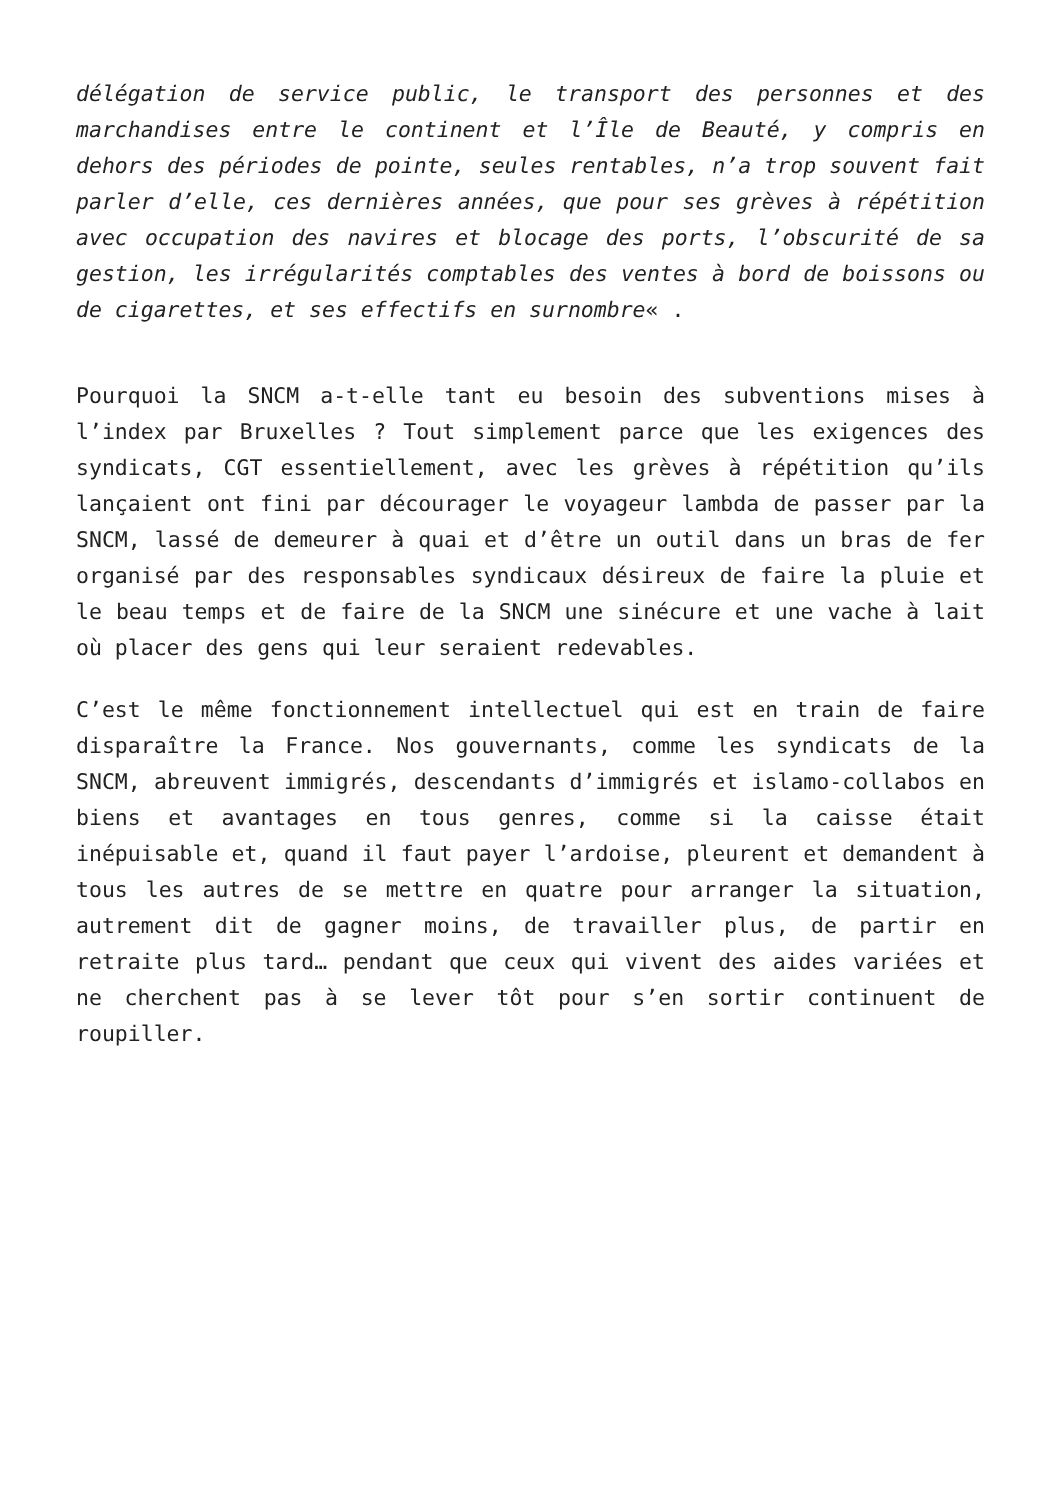délégation de service public, le transport des personnes et des marchandises entre le continent et l’Île de Beauté, y compris en dehors des périodes de pointe, seules rentables, n’a trop souvent fait parler d’elle, ces dernières années, que pour ses grèves à répétition avec occupation des navires et blocage des ports, l’obscurité de sa gestion, les irrégularités comptables des ventes à bord de boissons ou de cigarettes, et ses effectifs en surnombre« .
Pourquoi la SNCM a-t-elle tant eu besoin des subventions mises à l’index par Bruxelles ? Tout simplement parce que les exigences des syndicats, CGT essentiellement, avec les grèves à répétition qu’ils lançaient ont fini par décourager le voyageur lambda de passer par la SNCM, lassé de demeurer à quai et d’être un outil dans un bras de fer organisé par des responsables syndicaux désireux de faire la pluie et le beau temps et de faire de la SNCM une sinécure et une vache à lait où placer des gens qui leur seraient redevables.
C’est le même fonctionnement intellectuel qui est en train de faire disparaître la France. Nos gouvernants, comme les syndicats de la SNCM, abreuvent immigrés, descendants d’immigrés et islamo-collabos en biens et avantages en tous genres, comme si la caisse était inépuisable et, quand il faut payer l’ardoise, pleurent et demandent à tous les autres de se mettre en quatre pour arranger la situation, autrement dit de gagner moins, de travailler plus, de partir en retraite plus tard… pendant que ceux qui vivent des aides variées et ne cherchent pas à se lever tôt pour s’en sortir continuent de roupiller.